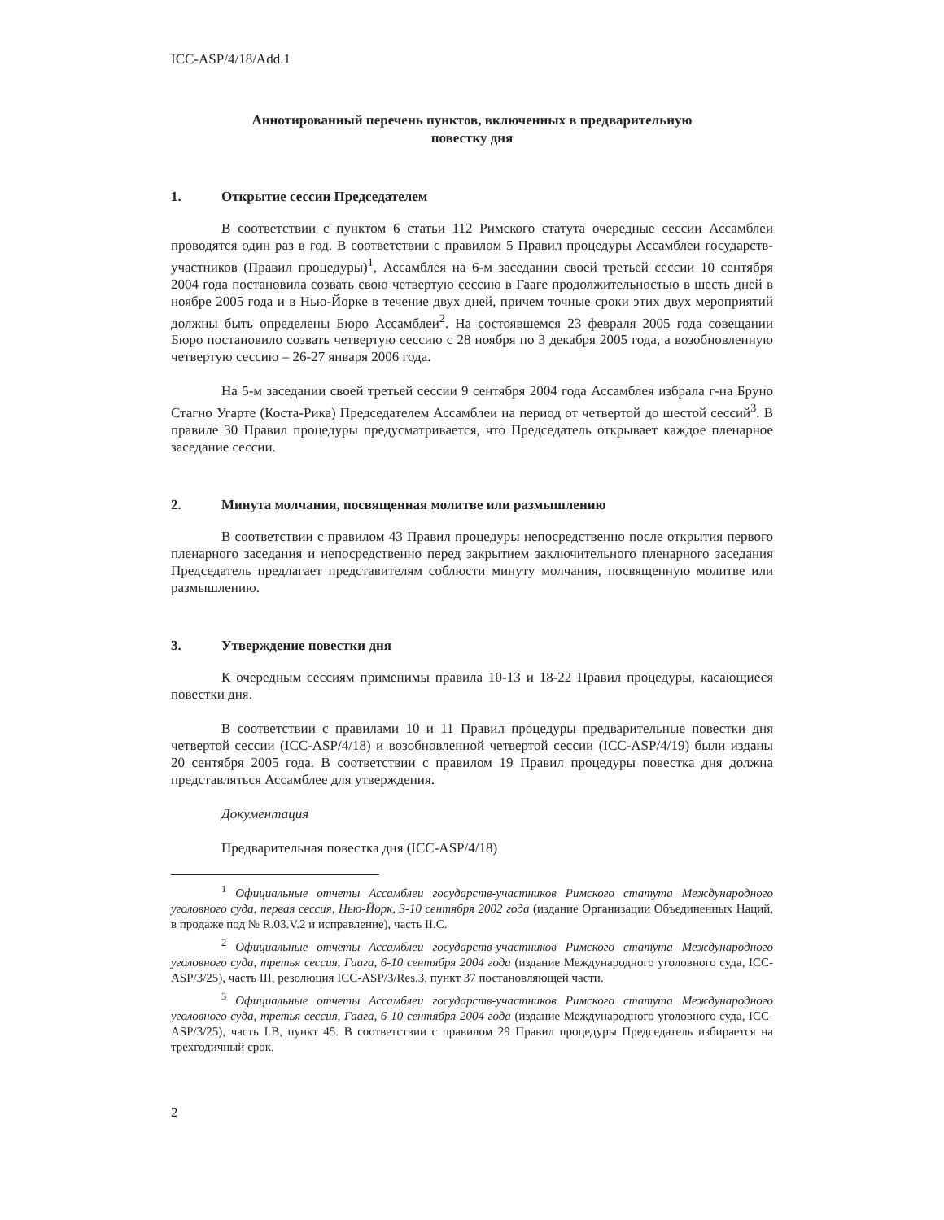ICC-ASP/4/18/Add.1
Аннотированный перечень пунктов, включенных в предварительную
повестку дня
1. Открытие сессии Председателем
В соответствии с пунктом 6 статьи 112 Римского статута очередные сессии Ассамблеи проводятся один раз в год. В соответствии с правилом 5 Правил процедуры Ассамблеи государств-участников (Правил процедуры)<sup>1</sup>, Ассамблея на 6-м заседании своей третьей сессии 10 сентября 2004 года постановила созвать свою четвертую сессию в Гааге продолжительностью в шесть дней в ноябре 2005 года и в Нью-Йорке в течение двух дней, причем точные сроки этих двух мероприятий должны быть определены Бюро Ассамблеи<sup>2</sup>. На состоявшемся 23 февраля 2005 года совещании Бюро постановило созвать четвертую сессию с 28 ноября по 3 декабря 2005 года, а возобновленную четвертую сессию – 26-27 января 2006 года.
На 5-м заседании своей третьей сессии 9 сентября 2004 года Ассамблея избрала г-на Бруно Стагно Угарте (Коста-Рика) Председателем Ассамблеи на период от четвертой до шестой сессий<sup>3</sup>. В правиле 30 Правил процедуры предусматривается, что Председатель открывает каждое пленарное заседание сессии.
2. Минута молчания, посвященная молитве или размышлению
В соответствии с правилом 43 Правил процедуры непосредственно после открытия первого пленарного заседания и непосредственно перед закрытием заключительного пленарного заседания Председатель предлагает представителям соблюсти минуту молчания, посвященную молитве или размышлению.
3. Утверждение повестки дня
К очередным сессиям применимы правила 10-13 и 18-22 Правил процедуры, касающиеся повестки дня.
В соответствии с правилами 10 и 11 Правил процедуры предварительные повестки дня четвертой сессии (ICC-ASP/4/18) и возобновленной четвертой сессии (ICC-ASP/4/19) были изданы 20 сентября 2005 года. В соответствии с правилом 19 Правил процедуры повестка дня должна представляться Ассамблее для утверждения.
Документация
Предварительная повестка дня (ICC-ASP/4/18)
<sup>1</sup> Официальные отчеты Ассамблеи государств-участников Римского статута Международного уголовного суда, первая сессия, Нью-Йорк, 3-10 сентября 2002 года (издание Организации Объединенных Наций, в продаже под № R.03.V.2 и исправление), часть II.C.
<sup>2</sup> Официальные отчеты Ассамблеи государств-участников Римского статута Международного уголовного суда, третья сессия, Гаага, 6-10 сентября 2004 года (издание Международного уголовного суда, ICC-ASP/3/25), часть III, резолюция ICC-ASP/3/Res.3, пункт 37 постановляющей части.
<sup>3</sup> Официальные отчеты Ассамблеи государств-участников Римского статута Международного уголовного суда, третья сессия, Гаага, 6-10 сентября 2004 года (издание Международного уголовного суда, ICC-ASP/3/25), часть I.B, пункт 45. В соответствии с правилом 29 Правил процедуры Председатель избирается на трехгодичный срок.
2